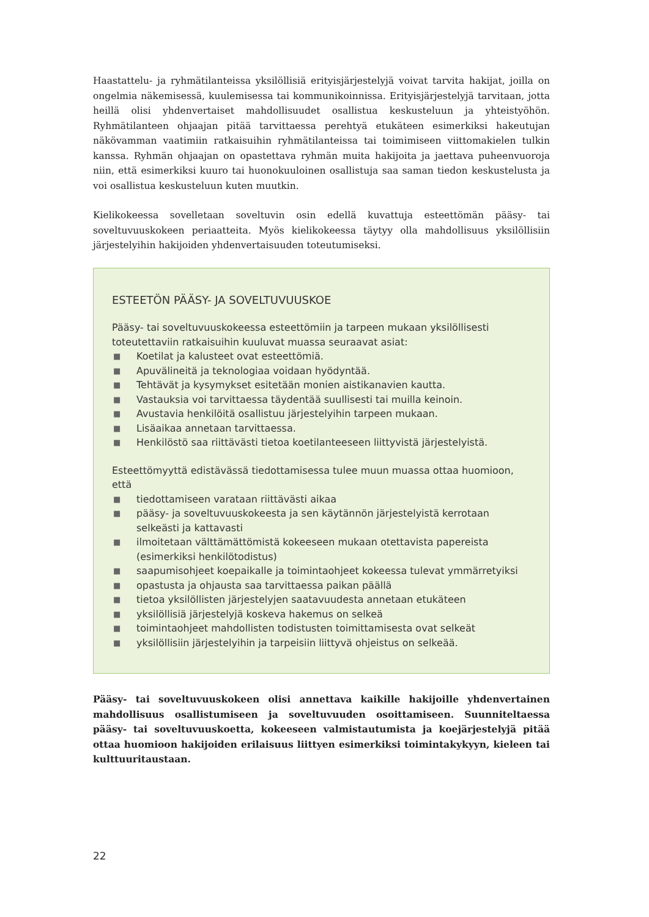Haastattelu- ja ryhmätilanteissa yksilöllisiä erityisjärjestelyjä voivat tarvita hakijat, joilla on ongelmia näkemisessä, kuulemisessa tai kommunikoinnissa. Erityisjärjestelyjä tarvitaan, jotta heillä olisi yhdenvertaiset mahdollisuudet osallistua keskusteluun ja yhteistyöhön. Ryhmätilanteen ohjaajan pitää tarvittaessa perehtyä etukäteen esimerkiksi hakeutujan näkövamman vaatimiin ratkaisuihin ryhmätilanteissa tai toimimiseen viittomakielen tulkin kanssa. Ryhmän ohjaajan on opastettava ryhmän muita hakijoita ja jaettava puheenvuoroja niin, että esimerkiksi kuuro tai huonokuuloinen osallistuja saa saman tiedon keskustelusta ja voi osallistua keskusteluun kuten muutkin.
Kielikokeessa sovelletaan soveltuvin osin edellä kuvattuja esteettömän pääsy- tai soveltuvuuskokeen periaatteita. Myös kielikokeessa täytyy olla mahdollisuus yksilöllisiin järjestelyihin hakijoiden yhdenvertaisuuden toteutumiseksi.
ESTEETÖN PÄÄSY- JA SOVELTUVUUSKOE
Pääsy- tai soveltuvuuskokeessa esteettömiin ja tarpeen mukaan yksilöllisesti toteutettaviin ratkaisuihin kuuluvat muassa seuraavat asiat:
■ Koetilat ja kalusteet ovat esteettömiä.
■ Apuvälineitä ja teknologiaa voidaan hyödyntää.
■ Tehtävät ja kysymykset esitetään monien aistikanavien kautta.
■ Vastauksia voi tarvittaessa täydentää suullisesti tai muilla keinoin.
■ Avustavia henkilöitä osallistuu järjestelyihin tarpeen mukaan.
■ Lisäaikaa annetaan tarvittaessa.
■ Henkilöstö saa riittävästi tietoa koetilanteeseen liittyvistä järjestelyistä.
Esteettömyyttä edistävässä tiedottamisessa tulee muun muassa ottaa huomioon, että
■ tiedottamiseen varataan riittävästi aikaa
■ pääsy- ja soveltuvuuskokeesta ja sen käytännön järjestelyistä kerrotaan selkeästi ja kattavasti
■ ilmoitetaan välttämättömistä kokeeseen mukaan otettavista papereista (esimerkiksi henkilötodistus)
■ saapumisohjeet koepaikalle ja toimintaohjeet kokeessa tulevat ymmärretyiksi
■ opastusta ja ohjausta saa tarvittaessa paikan päällä
■ tietoa yksilöllisten järjestelyjen saatavuudesta annetaan etukäteen
■ yksilöllisiä järjestelyjä koskeva hakemus on selkeä
■ toimintaohjeet mahdollisten todistusten toimittamisesta ovat selkeät
■ yksilöllisiin järjestelyihin ja tarpeisiin liittyvä ohjeistus on selkeää.
Pääsy- tai soveltuvuuskokeen olisi annettava kaikille hakijoille yhdenvertainen mahdollisuus osallistumiseen ja soveltuvuuden osoittamiseen. Suunniteltaessa pääsy- tai soveltuvuuskoetta, kokeeseen valmistautumista ja koejärjestelyjä pitää ottaa huomioon hakijoiden erilaisuus liittyen esimerkiksi toimintakykyyn, kieleen tai kulttuuritaustaan.
22